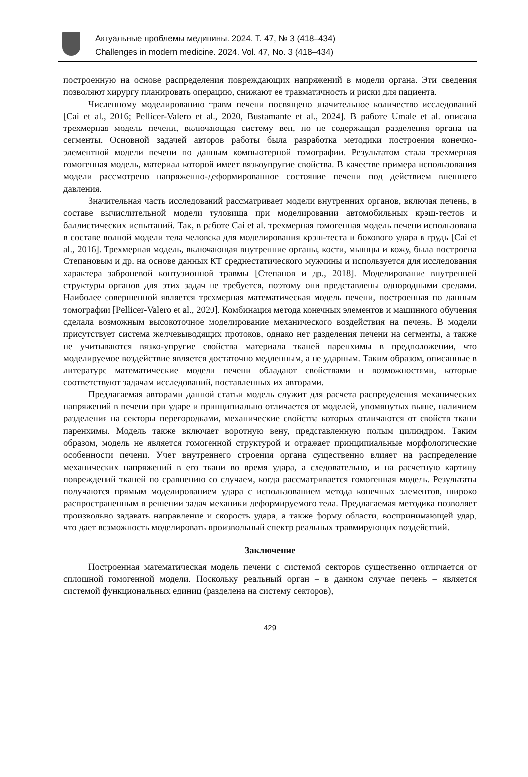Актуальные проблемы медицины. 2024. Т. 47, № 3 (418–434)
Challenges in modern medicine. 2024. Vol. 47, No. 3 (418–434)
построенную на основе распределения повреждающих напряжений в модели органа. Эти сведения позволяют хирургу планировать операцию, снижают ее травматичность и риски для пациента.
Численному моделированию травм печени посвящено значительное количество исследований [Cai et al., 2016; Pellicer-Valero et al., 2020, Bustamante et al., 2024]. В работе Umale et al. описана трехмерная модель печени, включающая систему вен, но не содержащая разделения органа на сегменты. Основной задачей авторов работы была разработка методики построения конечно-элементной модели печени по данным компьютерной томографии. Результатом стала трехмерная гомогенная модель, материал которой имеет вязкоупругие свойства. В качестве примера использования модели рассмотрено напряженно-деформированное состояние печени под действием внешнего давления.
Значительная часть исследований рассматривает модели внутренних органов, включая печень, в составе вычислительной модели туловища при моделировании автомобильных крэш-тестов и баллистических испытаний. Так, в работе Cai et al. трехмерная гомогенная модель печени использована в составе полной модели тела человека для моделирования крэш-теста и бокового удара в грудь [Cai et al., 2016]. Трехмерная модель, включающая внутренние органы, кости, мышцы и кожу, была построена Степановым и др. на основе данных КТ среднестатического мужчины и используется для исследования характера заброневой контузионной травмы [Степанов и др., 2018]. Моделирование внутренней структуры органов для этих задач не требуется, поэтому они представлены однородными средами. Наиболее совершенной является трехмерная математическая модель печени, построенная по данным томографии [Pellicer-Valero et al., 2020]. Комбинация метода конечных элементов и машинного обучения сделала возможным высокоточное моделирование механического воздействия на печень. В модели присутствует система желчевыводящих протоков, однако нет разделения печени на сегменты, а также не учитываются вязко-упругие свойства материала тканей паренхимы в предположении, что моделируемое воздействие является достаточно медленным, а не ударным. Таким образом, описанные в литературе математические модели печени обладают свойствами и возможностями, которые соответствуют задачам исследований, поставленных их авторами.
Предлагаемая авторами данной статьи модель служит для расчета распределения механических напряжений в печени при ударе и принципиально отличается от моделей, упомянутых выше, наличием разделения на секторы перегородками, механические свойства которых отличаются от свойств ткани паренхимы. Модель также включает воротную вену, представленную полым цилиндром. Таким образом, модель не является гомогенной структурой и отражает принципиальные морфологические особенности печени. Учет внутреннего строения органа существенно влияет на распределение механических напряжений в его ткани во время удара, а следовательно, и на расчетную картину повреждений тканей по сравнению со случаем, когда рассматривается гомогенная модель. Результаты получаются прямым моделированием удара с использованием метода конечных элементов, широко распространенным в решении задач механики деформируемого тела. Предлагаемая методика позволяет произвольно задавать направление и скорость удара, а также форму области, воспринимающей удар, что дает возможность моделировать произвольный спектр реальных травмирующих воздействий.
Заключение
Построенная математическая модель печени с системой секторов существенно отличается от сплошной гомогенной модели. Поскольку реальный орган – в данном случае печень – является системой функциональных единиц (разделена на систему секторов),
429